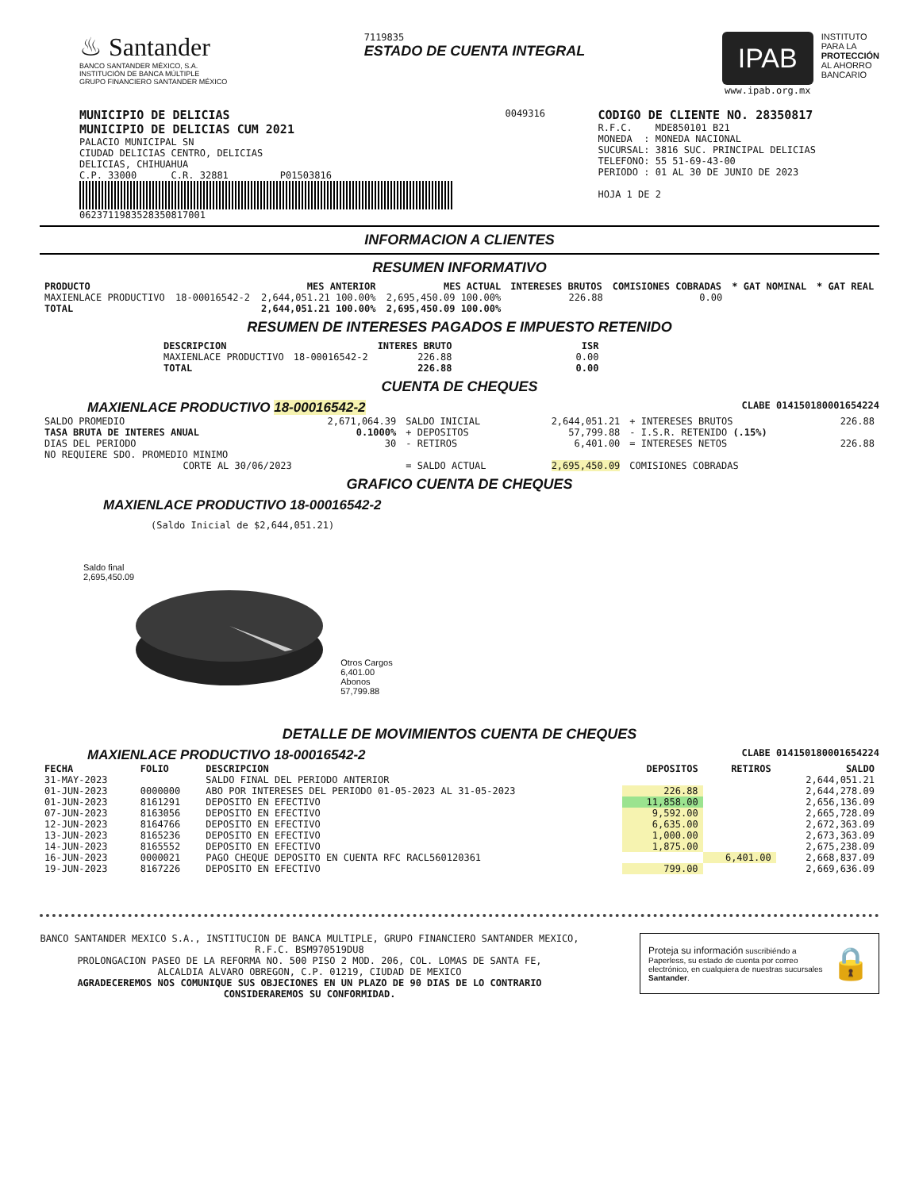♨ Santander
BANCO SANTANDER MÉXICO, S.A.
INSTITUCIÓN DE BANCA MÚLTIPLE
GRUPO FINANCIERO SANTANDER MÉXICO
7119835
ESTADO DE CUENTA INTEGRAL
IPAB
www.ipab.org.mx
INSTITUTO
PARA LA
PROTECCIÓN
AL AHORRO
BANCARIO
MUNICIPIO DE DELICIAS
MUNICIPIO DE DELICIAS CUM 2021
PALACIO MUNICIPAL SN
CIUDAD DELICIAS CENTRO, DELICIAS
DELICIAS, CHIHUAHUA
C.P. 33000 C.R. 32881 P01503816
0623711983528350817001
0049316
CODIGO DE CLIENTE NO. 28350817
R.F.C. MDE850101 B21
MONEDA : MONEDA NACIONAL
SUCURSAL: 3816 SUC. PRINCIPAL DELICIAS
TELEFONO: 55 51-69-43-00
PERIODO : 01 AL 30 DE JUNIO DE 2023
HOJA 1 DE 2
INFORMACION A CLIENTES
RESUMEN INFORMATIVO
| PRODUCTO | | MES ANTERIOR | MES ACTUAL | INTERESES BRUTOS | COMISIONES COBRADAS | * GAT NOMINAL | * GAT REAL |
| --- | --- | --- | --- | --- | --- | --- | --- |
| MAXIENLACE PRODUCTIVO | 18-00016542-2 | 2,644,051.21 100.00% | 2,695,450.09 100.00% | 226.88 | 0.00 | | |
| TOTAL | | 2,644,051.21 100.00% | 2,695,450.09 100.00% | | | | |
RESUMEN DE INTERESES PAGADOS E IMPUESTO RETENIDO
| DESCRIPCION | | INTERES BRUTO | ISR |
| --- | --- | --- | --- |
| MAXIENLACE PRODUCTIVO | 18-00016542-2 | 226.88 | 0.00 |
| TOTAL | | 226.88 | 0.00 |
CUENTA DE CHEQUES
MAXIENLACE PRODUCTIVO 18-00016542-2 CLABE 014150180001654224
| SALDO PROMEDIO | 2,671,064.39 | SALDO INICIAL | 2,644,051.21 | + INTERESES BRUTOS | 226.88 |
| TASA BRUTA DE INTERES ANUAL | 0.1000% | + DEPOSITOS | 57,799.88 | - I.S.R. RETENIDO (.15%) | |
| DIAS DEL PERIODO | 30 | - RETIROS | 6,401.00 | = INTERESES NETOS | 226.88 |
| NO REQUIERE SDO. PROMEDIO MINIMO | | | | | |
| CORTE AL 30/06/2023 | | = SALDO ACTUAL | 2,695,450.09 | COMISIONES COBRADAS | |
GRAFICO CUENTA DE CHEQUES
MAXIENLACE PRODUCTIVO 18-00016542-2
(Saldo Inicial de $2,644,051.21)
Saldo final
2,695,450.09
Otros Cargos
6,401.00
Abonos
57,799.88
DETALLE DE MOVIMIENTOS CUENTA DE CHEQUES
MAXIENLACE PRODUCTIVO 18-00016542-2 CLABE 014150180001654224
| FECHA | FOLIO | DESCRIPCION | DEPOSITOS | RETIROS | SALDO |
| --- | --- | --- | --- | --- | --- |
| 31-MAY-2023 | | SALDO FINAL DEL PERIODO ANTERIOR | | | 2,644,051.21 |
| 01-JUN-2023 | 0000000 | ABO POR INTERESES DEL PERIODO 01-05-2023 AL 31-05-2023 | 226.88 | | 2,644,278.09 |
| 01-JUN-2023 | 8161291 | DEPOSITO EN EFECTIVO | 11,858.00 | | 2,656,136.09 |
| 07-JUN-2023 | 8163056 | DEPOSITO EN EFECTIVO | 9,592.00 | | 2,665,728.09 |
| 12-JUN-2023 | 8164766 | DEPOSITO EN EFECTIVO | 6,635.00 | | 2,672,363.09 |
| 13-JUN-2023 | 8165236 | DEPOSITO EN EFECTIVO | 1,000.00 | | 2,673,363.09 |
| 14-JUN-2023 | 8165552 | DEPOSITO EN EFECTIVO | 1,875.00 | | 2,675,238.09 |
| 16-JUN-2023 | 0000021 | PAGO CHEQUE DEPOSITO EN CUENTA RFC RACL560120361 | | 6,401.00 | 2,668,837.09 |
| 19-JUN-2023 | 8167226 | DEPOSITO EN EFECTIVO | 799.00 | | 2,669,636.09 |
BANCO SANTANDER MEXICO S.A., INSTITUCION DE BANCA MULTIPLE, GRUPO FINANCIERO SANTANDER MEXICO,
R.F.C. BSM970519DU8
PROLONGACION PASEO DE LA REFORMA NO. 500 PISO 2 MOD. 206, COL. LOMAS DE SANTA FE,
ALCALDIA ALVARO OBREGON, C.P. 01219, CIUDAD DE MEXICO
AGRADECEREMOS NOS COMUNIQUE SUS OBJECIONES EN UN PLAZO DE 90 DIAS DE LO CONTRARIO CONSIDERAREMOS SU CONFORMIDAD.
Proteja su información suscribiéndo a Paperless, su estado de cuenta por correo electrónico, en cualquiera de nuestras sucursales Santander.
🔒